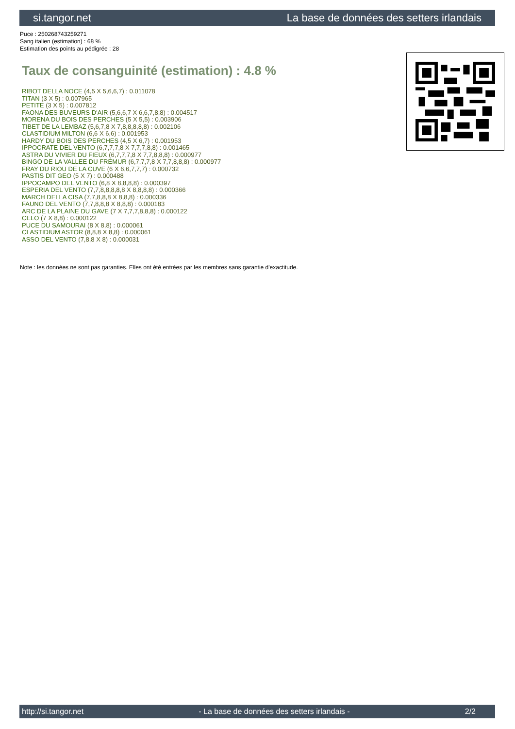si.tangor.net La base de données des setters irlandais
Puce : 250268743259271
Sang italien (estimation) : 68 %
Estimation des points au pédigrée : 28
Taux de consanguinité (estimation) : 4.8 %
RIBOT DELLA NOCE (4,5 X 5,6,6,7) : 0.011078
TITAN (3 X 5) : 0.007965
PETITE (3 X 5) : 0.007812
FAONA DES BUVEURS D'AIR (5,6,6,7 X 6,6,7,8,8) : 0.004517
MORENA DU BOIS DES PERCHES (5 X 5,5) : 0.003906
TIBET DE LA LEMBAZ (5,6,7,8 X 7,8,8,8,8,8) : 0.002106
CLASTIDIUM MILTON (6,6 X 6,6) : 0.001953
HARDY DU BOIS DES PERCHES (4,5 X 6,7) : 0.001953
IPPOCRATE DEL VENTO (6,7,7,7,8 X 7,7,7,8,8) : 0.001465
ASTRA DU VIVIER DU FIEUX (6,7,7,7,8 X 7,7,8,8,8) : 0.000977
BINGO DE LA VALLEE DU FREMUR (6,7,7,7,8 X 7,7,8,8,8) : 0.000977
FRAY DU RIOU DE LA CUVE (6 X 6,6,7,7,7) : 0.000732
PASTIS DIT GEO (5 X 7) : 0.000488
IPPOCAMPO DEL VENTO (6,8 X 8,8,8,8) : 0.000397
ESPERIA DEL VENTO (7,7,8,8,8,8,8 X 8,8,8,8) : 0.000366
MARCH DELLA CISA (7,7,8,8,8 X 8,8,8) : 0.000336
FAUNO DEL VENTO (7,7,8,8,8 X 8,8,8) : 0.000183
ARC DE LA PLAINE DU GAVE (7 X 7,7,7,8,8,8) : 0.000122
CELO (7 X 8,8) : 0.000122
PUCE DU SAMOURAI (8 X 8,8) : 0.000061
CLASTIDIUM ASTOR (8,8,8 X 8,8) : 0.000061
ASSO DEL VENTO (7,8,8 X 8) : 0.000031
Note : les données ne sont pas garanties. Elles ont été entrées par les membres sans garantie d'exactitude.
http://si.tangor.net - La base de données des setters irlandais - 2/2